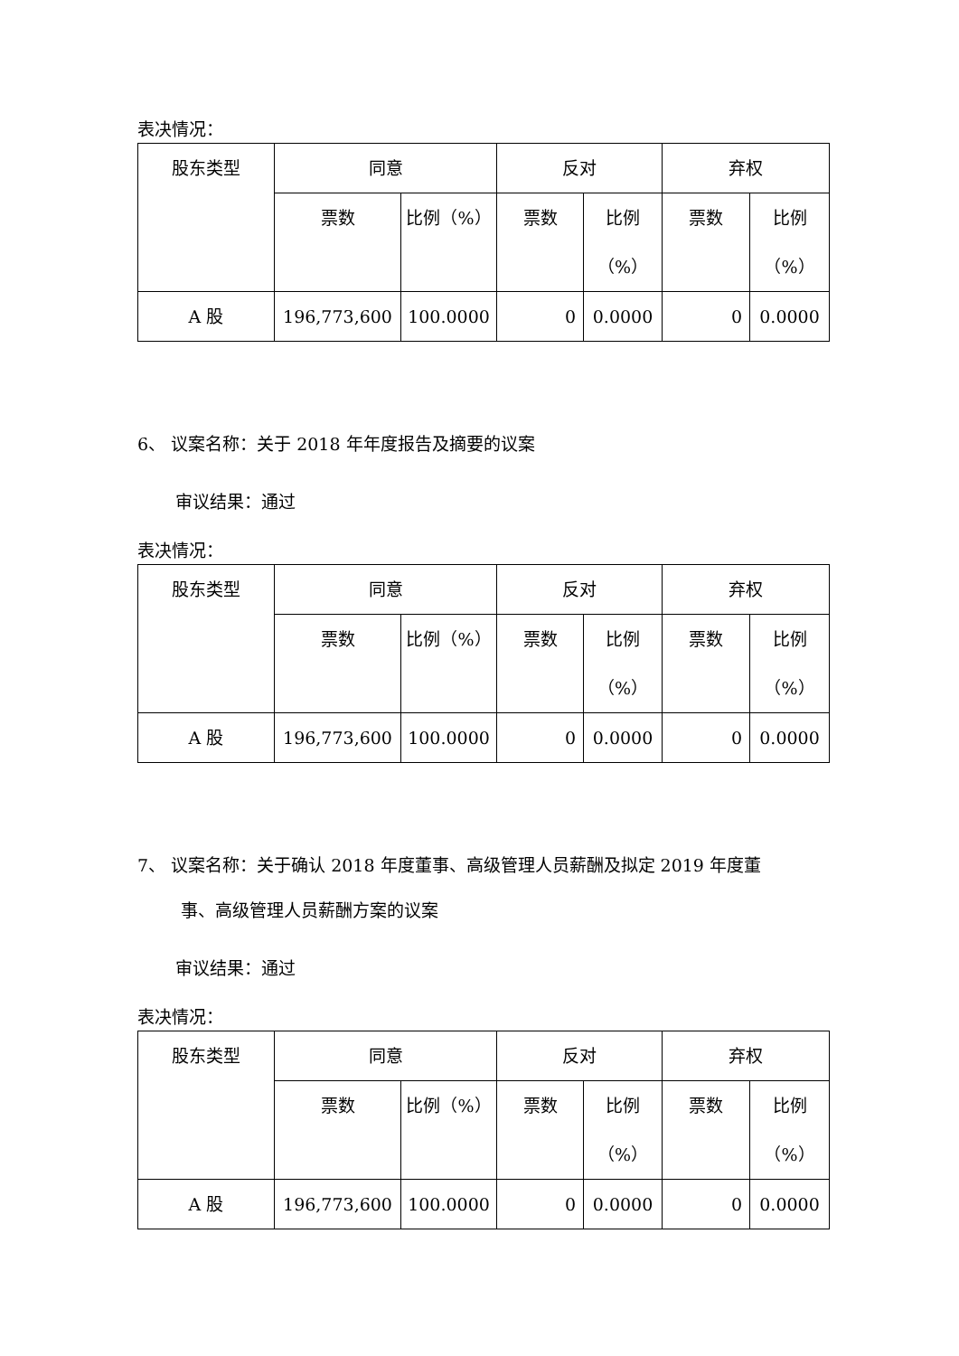表决情况：
| 股东类型 | 同意 | | 反对 | | 弃权 | |
| | 票数 | 比例（%） | 票数 | 比例 （%） | 票数 | 比例 （%） |
| A 股 | 196,773,600 | 100.0000 | 0 | 0.0000 | 0 | 0.0000 |
6、 议案名称：关于 2018 年年度报告及摘要的议案
审议结果：通过
表决情况：
| 股东类型 | 同意 | | 反对 | | 弃权 | |
| | 票数 | 比例（%） | 票数 | 比例 （%） | 票数 | 比例 （%） |
| A 股 | 196,773,600 | 100.0000 | 0 | 0.0000 | 0 | 0.0000 |
7、 议案名称：关于确认 2018 年度董事、高级管理人员薪酬及拟定 2019 年度董
事、高级管理人员薪酬方案的议案
审议结果：通过
表决情况：
| 股东类型 | 同意 | | 反对 | | 弃权 | |
| | 票数 | 比例（%） | 票数 | 比例 （%） | 票数 | 比例 （%） |
| A 股 | 196,773,600 | 100.0000 | 0 | 0.0000 | 0 | 0.0000 |